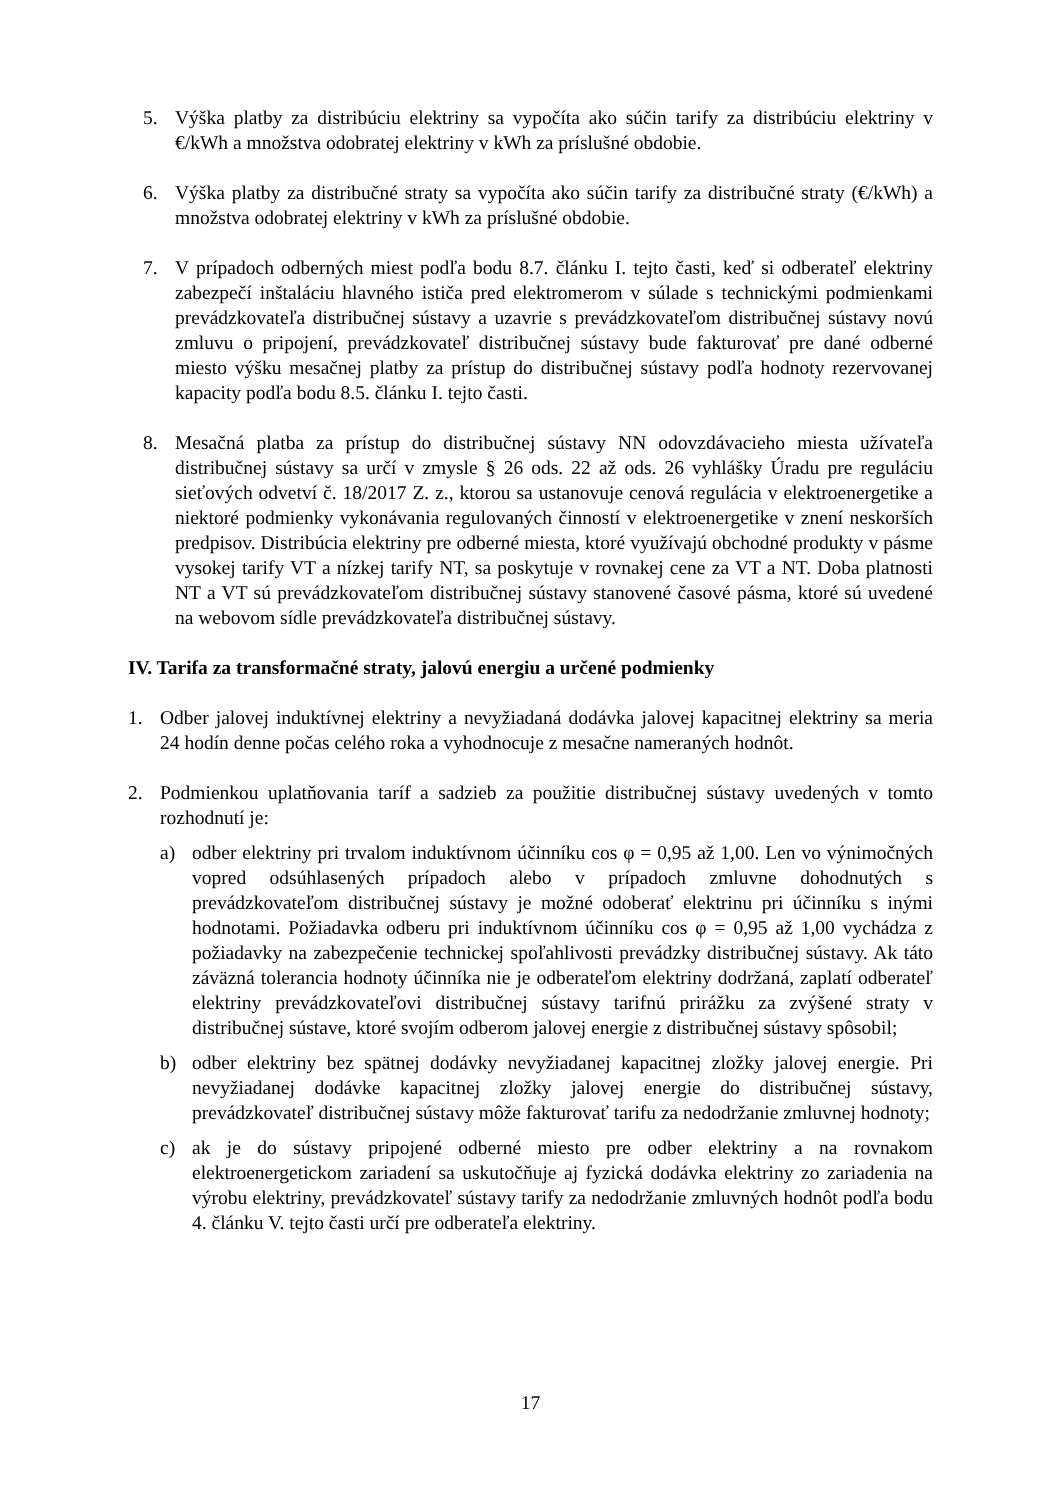5. Výška platby za distribúciu elektriny sa vypočíta ako súčin tarify za distribúciu elektriny v €/kWh a množstva odobratej elektriny v kWh za príslušné obdobie.
6. Výška platby za distribučné straty sa vypočíta ako súčin tarify za distribučné straty (€/kWh) a množstva odobratej elektriny v kWh za príslušné obdobie.
7. V prípadoch odberných miest podľa bodu 8.7. článku I. tejto časti, keď si odberateľ elektriny zabezpečí inštaláciu hlavného ističa pred elektromerom v súlade s technickými podmienkami prevádzkovateľa distribučnej sústavy a uzavrie s prevádzkovateľom distribučnej sústavy novú zmluvu o pripojení, prevádzkovateľ distribučnej sústavy bude fakturovať pre dané odberné miesto výšku mesačnej platby za prístup do distribučnej sústavy podľa hodnoty rezervovanej kapacity podľa bodu 8.5. článku I. tejto časti.
8. Mesačná platba za prístup do distribučnej sústavy NN odovzdávacieho miesta užívateľa distribučnej sústavy sa určí v zmysle § 26 ods. 22 až ods. 26 vyhlášky Úradu pre reguláciu sieťových odvetví č. 18/2017 Z. z., ktorou sa ustanovuje cenová regulácia v elektroenergetike a niektoré podmienky vykonávania regulovaných činností v elektroenergetike v znení neskorších predpisov. Distribúcia elektriny pre odberné miesta, ktoré využívajú obchodné produkty v pásme vysokej tarify VT a nízkej tarify NT, sa poskytuje v rovnakej cene za VT a NT. Doba platnosti NT a VT sú prevádzkovateľom distribučnej sústavy stanovené časové pásma, ktoré sú uvedené na webovom sídle prevádzkovateľa distribučnej sústavy.
IV. Tarifa za transformačné straty, jalovú energiu a určené podmienky
1. Odber jalovej induktívnej elektriny a nevyžiadaná dodávka jalovej kapacitnej elektriny sa meria 24 hodín denne počas celého roka a vyhodnocuje z mesačne nameraných hodnôt.
2. Podmienkou uplatňovania taríf a sadzieb za použitie distribučnej sústavy uvedených v tomto rozhodnutí je:
a) odber elektriny pri trvalom induktívnom účinníku cos φ = 0,95 až 1,00. Len vo výnimočných vopred odsúhlasených prípadoch alebo v prípadoch zmluvne dohodnutých s prevádzkovateľom distribučnej sústavy je možné odoberať elektrinu pri účinníku s inými hodnotami. Požiadavka odberu pri induktívnom účinníku cos φ = 0,95 až 1,00 vychádza z požiadavky na zabezpečenie technickej spoľahlivosti prevádzky distribučnej sústavy. Ak táto záväzná tolerancia hodnoty účinníka nie je odberateľom elektriny dodržaná, zaplatí odberateľ elektriny prevádzkovateľovi distribučnej sústavy tarifnú prirážku za zvýšené straty v distribučnej sústave, ktoré svojím odberom jalovej energie z distribučnej sústavy spôsobil;
b) odber elektriny bez spätnej dodávky nevyžiadanej kapacitnej zložky jalovej energie. Pri nevyžiadanej dodávke kapacitnej zložky jalovej energie do distribučnej sústavy, prevádzkovateľ distribučnej sústavy môže fakturovať tarifu za nedodržanie zmluvnej hodnoty;
c) ak je do sústavy pripojené odberné miesto pre odber elektriny a na rovnakom elektroenergetickom zariadení sa uskutočňuje aj fyzická dodávka elektriny zo zariadenia na výrobu elektriny, prevádzkovateľ sústavy tarify za nedodržanie zmluvných hodnôt podľa bodu 4. článku V. tejto časti určí pre odberateľa elektriny.
17